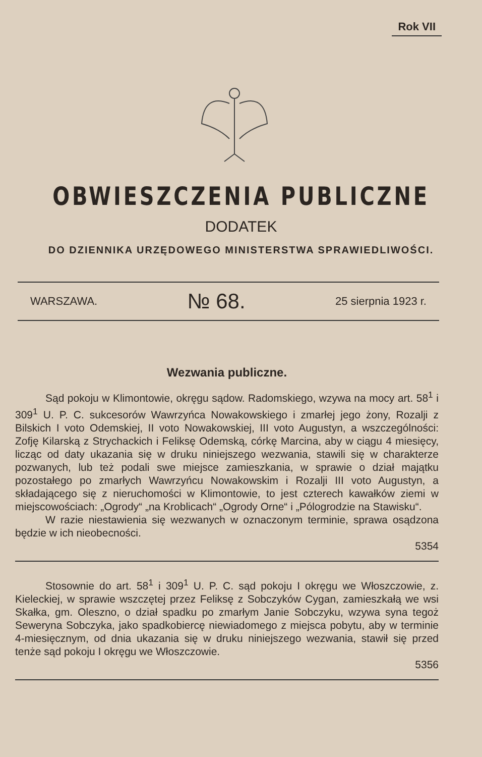Rok VII
OBWIESZCZENIA PUBLICZNE
DODATEK
DO DZIENNIKA URZĘDOWEGO MINISTERSTWA SPRAWIEDLIWOŚCI.
WARSZAWA. № 68. 25 sierpnia 1923 r.
Wezwania publiczne.
Sąd pokoju w Klimontowie, okręgu sądow. Radomskiego, wzywa na mocy art. 58<sup>1</sup> i 309<sup>1</sup> U. P. C. sukcesorów Wawrzyńca Nowakowskiego i zmarłej jego żony, Rozalji z Bilskich I voto Odemskiej, II voto Nowakowskiej, III voto Augustyn, a wszczególności: Zofję Kilarską z Strychackich i Feliksę Odemską, córkę Marcina, aby w ciągu 4 miesięcy, licząc od daty ukazania się w druku niniejszego wezwania, stawili się w charakterze pozwanych, lub też podali swe miejsce zamieszkania, w sprawie o dział majątku pozostałego po zmarłych Wawrzyńcu Nowakowskim i Rozalji III voto Augustyn, a składającego się z nieruchomości w Klimontowie, to jest czterech kawałków ziemi w miejscowościach: „Ogrody“ „na Kroblicach“ „Ogrody Orne“ i „Pólogrodzie na Stawisku“.
W razie niestawienia się wezwanych w oznaczonym terminie, sprawa osądzona będzie w ich nieobecności.
5354
Stosownie do art. 58<sup>1</sup> i 309<sup>1</sup> U. P. C. sąd pokoju I okręgu we Włoszczowie, z. Kieleckiej, w sprawie wszczętej przez Feliksę z Sobczyków Cygan, zamieszkałą we wsi Skałka, gm. Oleszno, o dział spadku po zmarłym Janie Sobczyku, wzywa syna tegoż Seweryna Sobczyka, jako spadkobiercę niewiadomego z miejsca pobytu, aby w terminie 4-miesięcznym, od dnia ukazania się w druku niniejszego wezwania, stawił się przed tenże sąd pokoju I okręgu we Włoszczowie.
5356